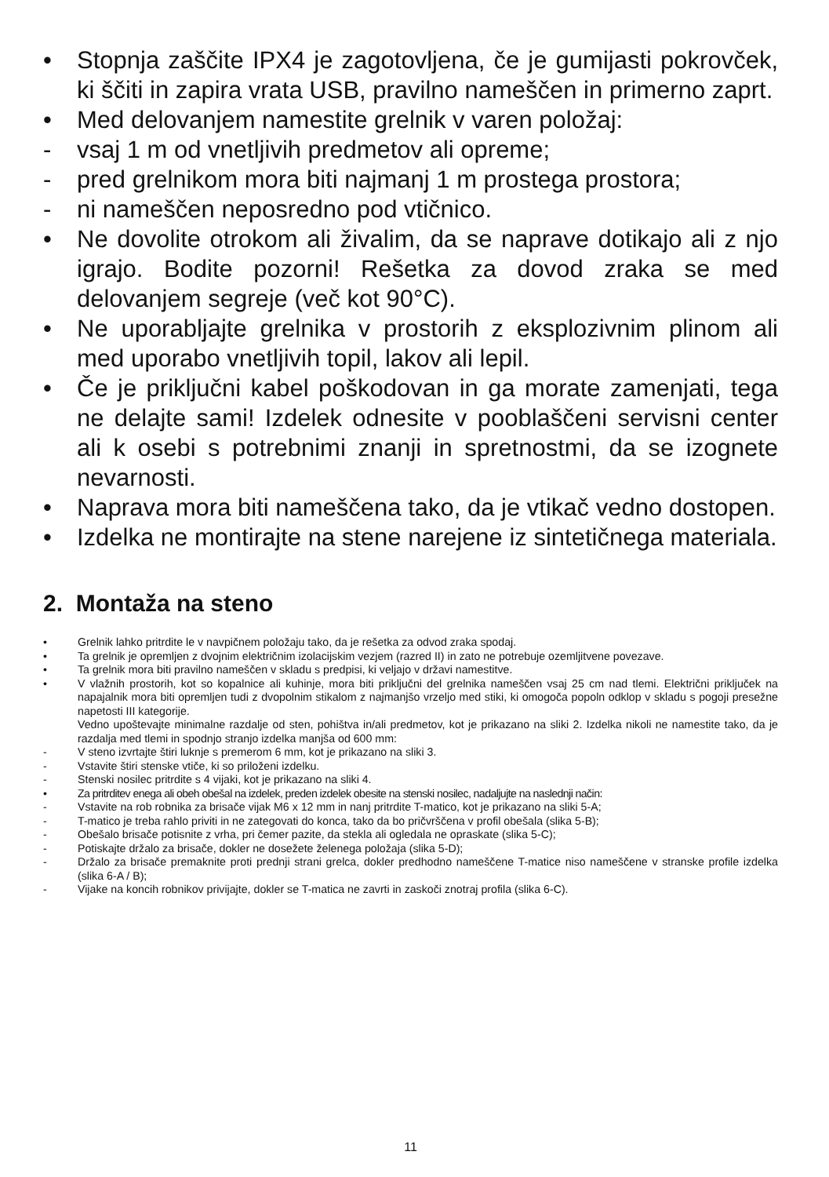• Stopnja zaščite IPX4 je zagotovljena, če je gumijasti pokrovček, ki ščiti in zapira vrata USB, pravilno nameščen in primerno zaprt.
• Med delovanjem namestite grelnik v varen položaj:
- vsaj 1 m od vnetljivih predmetov ali opreme;
- pred grelnikom mora biti najmanj 1 m prostega prostora;
- ni nameščen neposredno pod vtičnico.
• Ne dovolite otrokom ali živalim, da se naprave dotikajo ali z njo igrajo. Bodite pozorni! Rešetka za dovod zraka se med delovanjem segreje (več kot 90°C).
• Ne uporabljajte grelnika v prostorih z eksplozivnim plinom ali med uporabo vnetljivih topil, lakov ali lepil.
• Če je priključni kabel poškodovan in ga morate zamenjati, tega ne delajte sami! Izdelek odnesite v pooblaščeni servisni center ali k osebi s potrebnimi znanji in spretnostmi, da se izognete nevarnosti.
• Naprava mora biti nameščena tako, da je vtikač vedno dostopen.
• Izdelka ne montirajte na stene narejene iz sintetičnega materiala.
2. Montaža na steno
• Grelnik lahko pritrdite le v navpičnem položaju tako, da je rešetka za odvod zraka spodaj.
• Ta grelnik je opremljen z dvojnim električnim izolacijskim vezjem (razred II) in zato ne potrebuje ozemljitvene povezave.
• Ta grelnik mora biti pravilno nameščen v skladu s predpisi, ki veljajo v državi namestitve.
• V vlažnih prostorih, kot so kopalnice ali kuhinje, mora biti priključni del grelnika nameščen vsaj 25 cm nad tlemi. Električni priključek na napajalnik mora biti opremljen tudi z dvopolnim stikalom z najmanjšo vrzeljo med stiki, ki omogoča popoln odklop v skladu s pogoji presežne napetosti III kategorije.
Vedno upoštevajte minimalne razdalje od sten, pohištva in/ali predmetov, kot je prikazano na sliki 2. Izdelka nikoli ne namestite tako, da je razdalja med tlemi in spodnjo stranjo izdelka manjša od 600 mm:
- V steno izvrtajte štiri luknje s premerom 6 mm, kot je prikazano na sliki 3.
- Vstavite štiri stenske vtiče, ki so priloženi izdelku.
- Stenski nosilec pritrdite s 4 vijaki, kot je prikazano na sliki 4.
• Za pritrditev enega ali obeh obešal na izdelek, preden izdelek obesite na stenski nosilec, nadaljujte na naslednji način:
- Vstavite na rob robnika za brisače vijak M6 x 12 mm in nanj pritrdite T-matico, kot je prikazano na sliki 5-A;
- T-matico je treba rahlo priviti in ne zategovati do konca, tako da bo pričvrščena v profil obešala (slika 5-B);
- Obešalo brisače potisnite z vrha, pri čemer pazite, da stekla ali ogledala ne opraskate (slika 5-C);
- Potiskajte držalo za brisače, dokler ne dosežete želenega položaja (slika 5-D);
- Držalo za brisače premaknite proti prednji strani grelca, dokler predhodno nameščene T-matice niso nameščene v stranske profile izdelka (slika 6-A / B);
- Vijake na koncih robnikov privijajte, dokler se T-matica ne zavrti in zaskoči znotraj profila (slika 6-C).
11